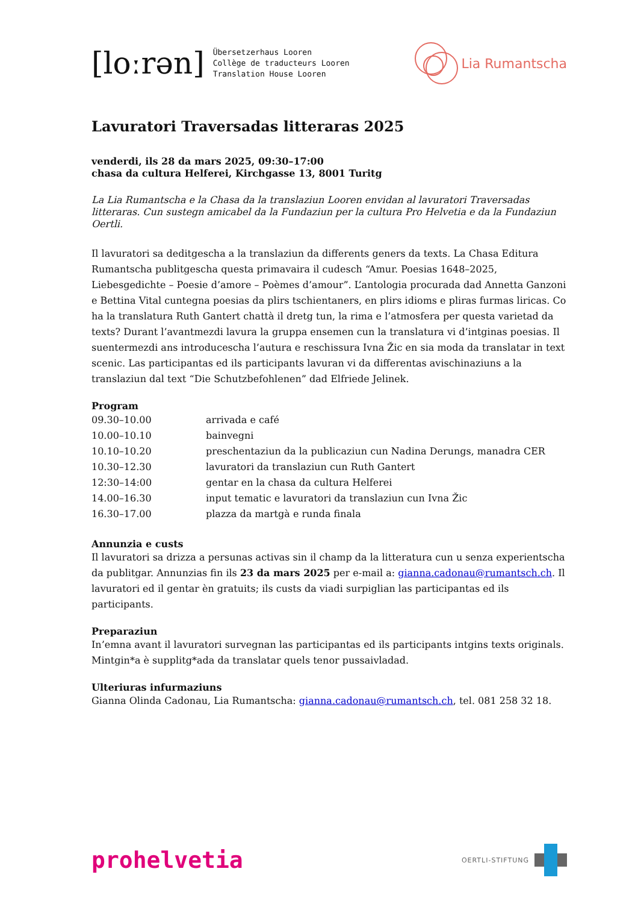[loːrən]
Übersetzerhaus Looren
Collège de traducteurs Looren
Translation House Looren
Lia Rumantscha
Lavuratori Traversadas litteraras 2025
venderdi, ils 28 da mars 2025, 09:30–17:00
chasa da cultura Helferei, Kirchgasse 13, 8001 Turitg
La Lia Rumantscha e la Chasa da la translaziun Looren envidan al lavuratori Traversadas litteraras. Cun sustegn amicabel da la Fundaziun per la cultura Pro Helvetia e da la Fundaziun Oertli.
Il lavuratori sa deditgescha a la translaziun da differents geners da texts. La Chasa Editura Rumantscha publitgescha questa primavaira il cudesch “Amur. Poesias 1648–2025, Liebesgedichte – Poesie d’amore – Poèmes d’amour”. L’antologia procurada dad Annetta Ganzoni e Bettina Vital cuntegna poesias da plirs tschientaners, en plirs idioms e pliras furmas liricas. Co ha la translatura Ruth Gantert chattà il dretg tun, la rima e l’atmosfera per questa varietad da texts? Durant l’avantmezdi lavura la gruppa ensemen cun la translatura vi d’intginas poesias. Il suentermezdi ans introducescha l’autura e reschissura Ivna Žic en sia moda da translatar in text scenic. Las participantas ed ils participants lavuran vi da differentas avischinaziuns a la translaziun dal text “Die Schutzbefohlenen” dad Elfriede Jelinek.
Program
| 09.30–10.00 | arrivada e café |
| 10.00–10.10 | bainvegni |
| 10.10–10.20 | preschentaziun da la publicaziun cun Nadina Derungs, manadra CER |
| 10.30–12.30 | lavuratori da translaziun cun Ruth Gantert |
| 12:30–14:00 | gentar en la chasa da cultura Helferei |
| 14.00–16.30 | input tematic e lavuratori da translaziun cun Ivna Žic |
| 16.30–17.00 | plazza da martgà e runda finala |
Annunzia e custs
Il lavuratori sa drizza a persunas activas sin il champ da la litteratura cun u senza experientscha da publitgar. Annunzias fin ils 23 da mars 2025 per e-mail a: gianna.cadonau@rumantsch.ch. Il lavuratori ed il gentar èn gratuits; ils custs da viadi surpiglian las participantas ed ils participants.
Preparaziun
In’emna avant il lavuratori survegnan las participantas ed ils participants intgins texts originals. Mintgin*a è supplitg*ada da translatar quels tenor pussaivladad.
Ulteriuras infurmaziuns
Gianna Olinda Cadonau, Lia Rumantscha: gianna.cadonau@rumantsch.ch, tel. 081 258 32 18.
prohelvetia
OERTLI-STIFTUNG